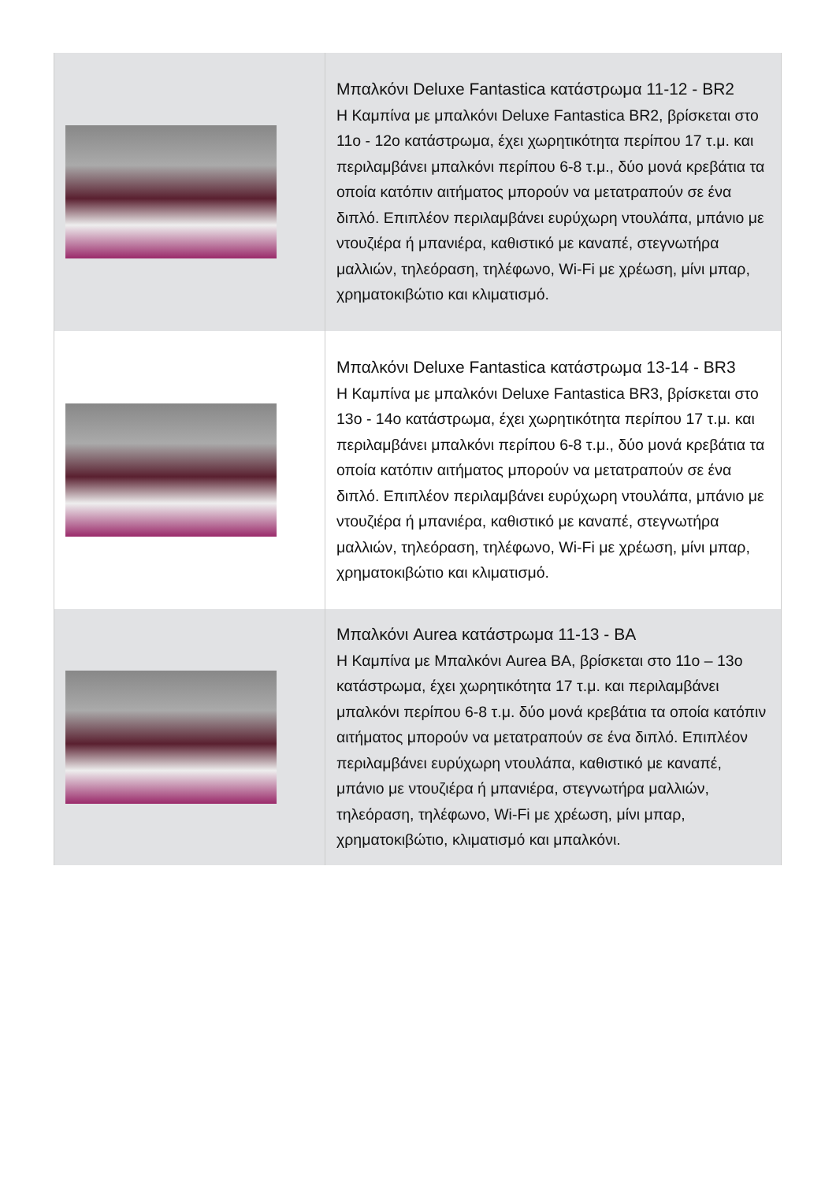| | Μπαλκόνι Deluxe Fantastica κατάστρωμα 11-12 - BR2 Η Καμπίνα με μπαλκόνι Deluxe Fantastica BR2, βρίσκεται στο 11ο - 12ο κατάστρωμα, έχει χωρητικότητα περίπου 17 τ.μ. και περιλαμβάνει μπαλκόνι περίπου 6-8 τ.μ., δύο μονά κρεβάτια τα οποία κατόπιν αιτήματος μπορούν να μετατραπούν σε ένα διπλό. Επιπλέον περιλαμβάνει ευρύχωρη ντουλάπα, μπάνιο με ντουζιέρα ή μπανιέρα, καθιστικό με καναπέ, στεγνωτήρα μαλλιών, τηλεόραση, τηλέφωνο, Wi-Fi με χρέωση, μίνι μπαρ, χρηματοκιβώτιο και κλιματισμό. |
| | Μπαλκόνι Deluxe Fantastica κατάστρωμα 13-14 - BR3 Η Καμπίνα με μπαλκόνι Deluxe Fantastica BR3, βρίσκεται στο 13ο - 14ο κατάστρωμα, έχει χωρητικότητα περίπου 17 τ.μ. και περιλαμβάνει μπαλκόνι περίπου 6-8 τ.μ., δύο μονά κρεβάτια τα οποία κατόπιν αιτήματος μπορούν να μετατραπούν σε ένα διπλό. Επιπλέον περιλαμβάνει ευρύχωρη ντουλάπα, μπάνιο με ντουζιέρα ή μπανιέρα, καθιστικό με καναπέ, στεγνωτήρα μαλλιών, τηλεόραση, τηλέφωνο, Wi-Fi με χρέωση, μίνι μπαρ, χρηματοκιβώτιο και κλιματισμό. |
| | Μπαλκόνι Aurea κατάστρωμα 11-13 - BA Η Καμπίνα με Μπαλκόνι Aurea BA, βρίσκεται στο 11ο – 13ο κατάστρωμα, έχει χωρητικότητα 17 τ.μ. και περιλαμβάνει μπαλκόνι περίπου 6-8 τ.μ. δύο μονά κρεβάτια τα οποία κατόπιν αιτήματος μπορούν να μετατραπούν σε ένα διπλό. Επιπλέον περιλαμβάνει ευρύχωρη ντουλάπα, καθιστικό με καναπέ, μπάνιο με ντουζιέρα ή μπανιέρα, στεγνωτήρα μαλλιών, τηλεόραση, τηλέφωνο, Wi-Fi με χρέωση, μίνι μπαρ, χρηματοκιβώτιο, κλιματισμό και μπαλκόνι. |